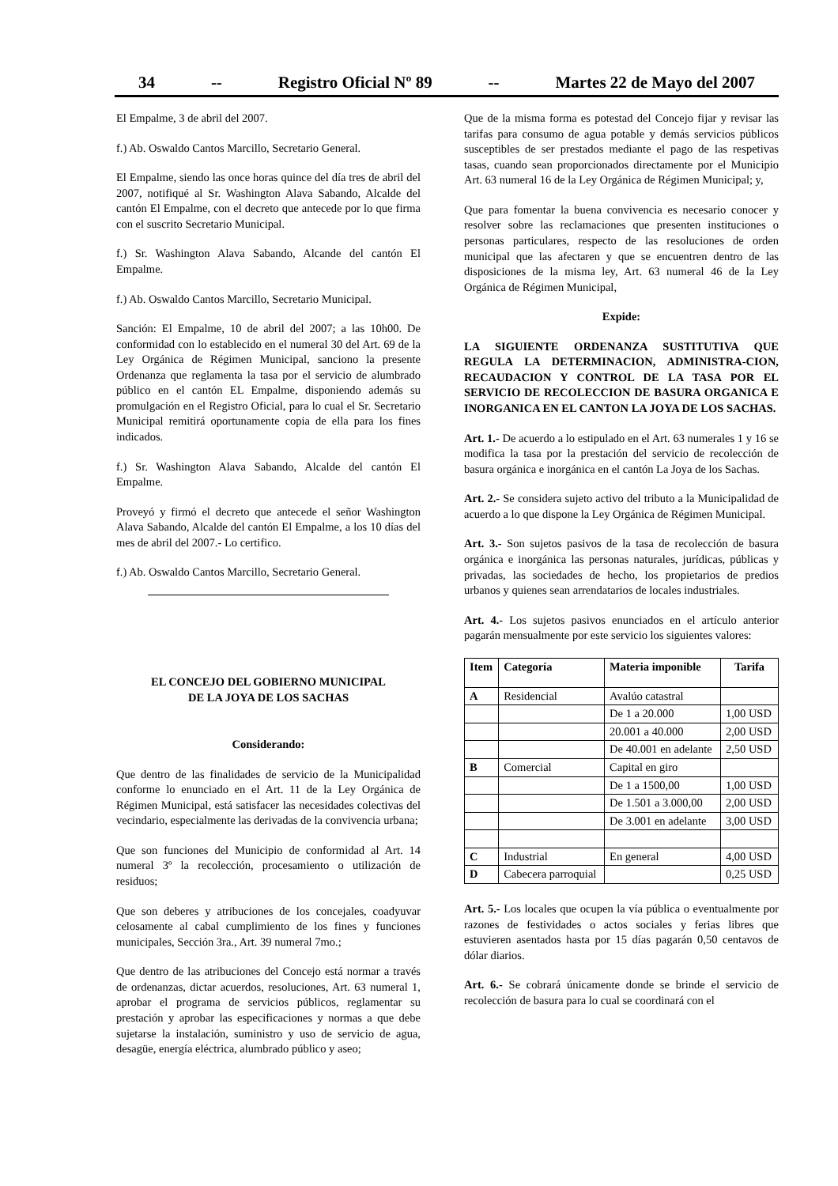34 -- Registro Oficial Nº 89 -- Martes 22 de Mayo del 2007
El Empalme, 3 de abril del 2007.
f.) Ab. Oswaldo Cantos Marcillo, Secretario General.
El Empalme, siendo las once horas quince del día tres de abril del 2007, notifiqué al Sr. Washington Alava Sabando, Alcalde del cantón El Empalme, con el decreto que antecede por lo que firma con el suscrito Secretario Municipal.
f.) Sr. Washington Alava Sabando, Alcande del cantón El Empalme.
f.) Ab. Oswaldo Cantos Marcillo, Secretario Municipal.
Sanción: El Empalme, 10 de abril del 2007; a las 10h00. De conformidad con lo establecido en el numeral 30 del Art. 69 de la Ley Orgánica de Régimen Municipal, sanciono la presente Ordenanza que reglamenta la tasa por el servicio de alumbrado público en el cantón EL Empalme, disponiendo además su promulgación en el Registro Oficial, para lo cual el Sr. Secretario Municipal remitirá oportunamente copia de ella para los fines indicados.
f.) Sr. Washington Alava Sabando, Alcalde del cantón El Empalme.
Proveyó y firmó el decreto que antecede el señor Washington Alava Sabando, Alcalde del cantón El Empalme, a los 10 días del mes de abril del 2007.- Lo certifico.
f.) Ab. Oswaldo Cantos Marcillo, Secretario General.
EL CONCEJO DEL GOBIERNO MUNICIPAL
DE LA JOYA DE LOS SACHAS
Considerando:
Que dentro de las finalidades de servicio de la Municipalidad conforme lo enunciado en el Art. 11 de la Ley Orgánica de Régimen Municipal, está satisfacer las necesidades colectivas del vecindario, especialmente las derivadas de la convivencia urbana;
Que son funciones del Municipio de conformidad al Art. 14 numeral 3º la recolección, procesamiento o utilización de residuos;
Que son deberes y atribuciones de los concejales, coadyuvar celosamente al cabal cumplimiento de los fines y funciones municipales, Sección 3ra., Art. 39 numeral 7mo.;
Que dentro de las atribuciones del Concejo está normar a través de ordenanzas, dictar acuerdos, resoluciones, Art. 63 numeral 1, aprobar el programa de servicios públicos, reglamentar su prestación y aprobar las especificaciones y normas a que debe sujetarse la instalación, suministro y uso de servicio de agua, desagüe, energía eléctrica, alumbrado público y aseo;
Que de la misma forma es potestad del Concejo fijar y revisar las tarifas para consumo de agua potable y demás servicios públicos susceptibles de ser prestados mediante el pago de las respetivas tasas, cuando sean proporcionados directamente por el Municipio Art. 63 numeral 16 de la Ley Orgánica de Régimen Municipal; y,
Que para fomentar la buena convivencia es necesario conocer y resolver sobre las reclamaciones que presenten instituciones o personas particulares, respecto de las resoluciones de orden municipal que las afectaren y que se encuentren dentro de las disposiciones de la misma ley, Art. 63 numeral 46 de la Ley Orgánica de Régimen Municipal,
Expide:
LA SIGUIENTE ORDENANZA SUSTITUTIVA QUE REGULA LA DETERMINACION, ADMINISTRA-CION, RECAUDACION Y CONTROL DE LA TASA POR EL SERVICIO DE RECOLECCION DE BASURA ORGANICA E INORGANICA EN EL CANTON LA JOYA DE LOS SACHAS.
Art. 1.- De acuerdo a lo estipulado en el Art. 63 numerales 1 y 16 se modifica la tasa por la prestación del servicio de recolección de basura orgánica e inorgánica en el cantón La Joya de los Sachas.
Art. 2.- Se considera sujeto activo del tributo a la Municipalidad de acuerdo a lo que dispone la Ley Orgánica de Régimen Municipal.
Art. 3.- Son sujetos pasivos de la tasa de recolección de basura orgánica e inorgánica las personas naturales, jurídicas, públicas y privadas, las sociedades de hecho, los propietarios de predios urbanos y quienes sean arrendatarios de locales industriales.
Art. 4.- Los sujetos pasivos enunciados en el artículo anterior pagarán mensualmente por este servicio los siguientes valores:
| Item | Categoría | Materia imponible | Tarifa |
| --- | --- | --- | --- |
| A | Residencial | Avalúo catastral | |
| | | De 1 a 20.000 | 1,00 USD |
| | | 20.001 a 40.000 | 2,00 USD |
| | | De 40.001 en adelante | 2,50 USD |
| B | Comercial | Capital en giro | |
| | | De 1 a 1500,00 | 1,00 USD |
| | | De 1.501 a 3.000,00 | 2,00 USD |
| | | De 3.001 en adelante | 3,00 USD |
| C | Industrial | En general | 4,00 USD |
| D | Cabecera parroquial | | 0,25 USD |
Art. 5.- Los locales que ocupen la vía pública o eventualmente por razones de festividades o actos sociales y ferias libres que estuvieren asentados hasta por 15 días pagarán 0,50 centavos de dólar diarios.
Art. 6.- Se cobrará únicamente donde se brinde el servicio de recolección de basura para lo cual se coordinará con el